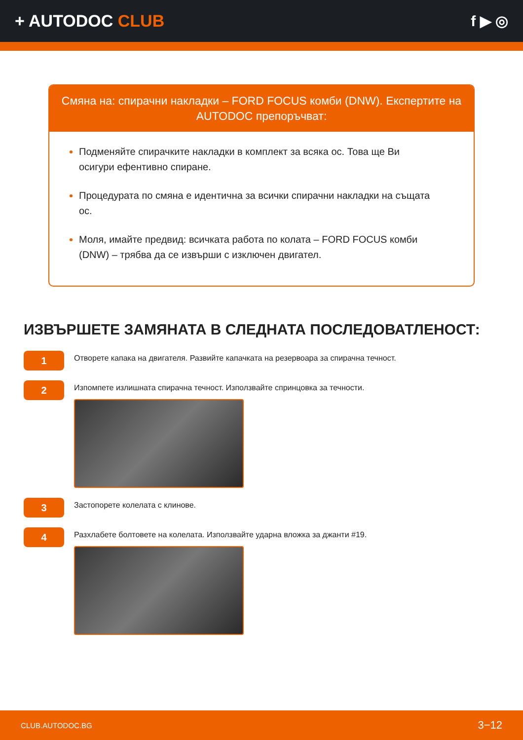+ AUTODOC CLUB f ▶ ◎
Смяна на: спирачни накладки – FORD FOCUS комби (DNW). Експертите на AUTODOC препоръчват:
Подменяйте спирачките накладки в комплект за всяка ос. Това ще Ви осигури ефентивно спиране.
Процедурата по смяна е идентична за всички спирачни накладки на същата ос.
Моля, имайте предвид: всичката работа по колата – FORD FOCUS комби (DNW) – трябва да се извърши с изключен двигател.
ИЗВЪРШЕТЕ ЗАМЯНАТА В СЛЕДНАТА ПОСЛЕДОВАТЛЕНОСТ:
1
Отворете капака на двигателя. Развийте капачката на резервоара за спирачна течност.
2
Изпомпете излишната спирачна течност. Използвайте спринцовка за течности.
3
Застопорете колелата с клинове.
4
Разхлабете болтовете на колелата. Използвайте ударна вложка за джанти #19.
CLUB.AUTODOC.BG 3−12